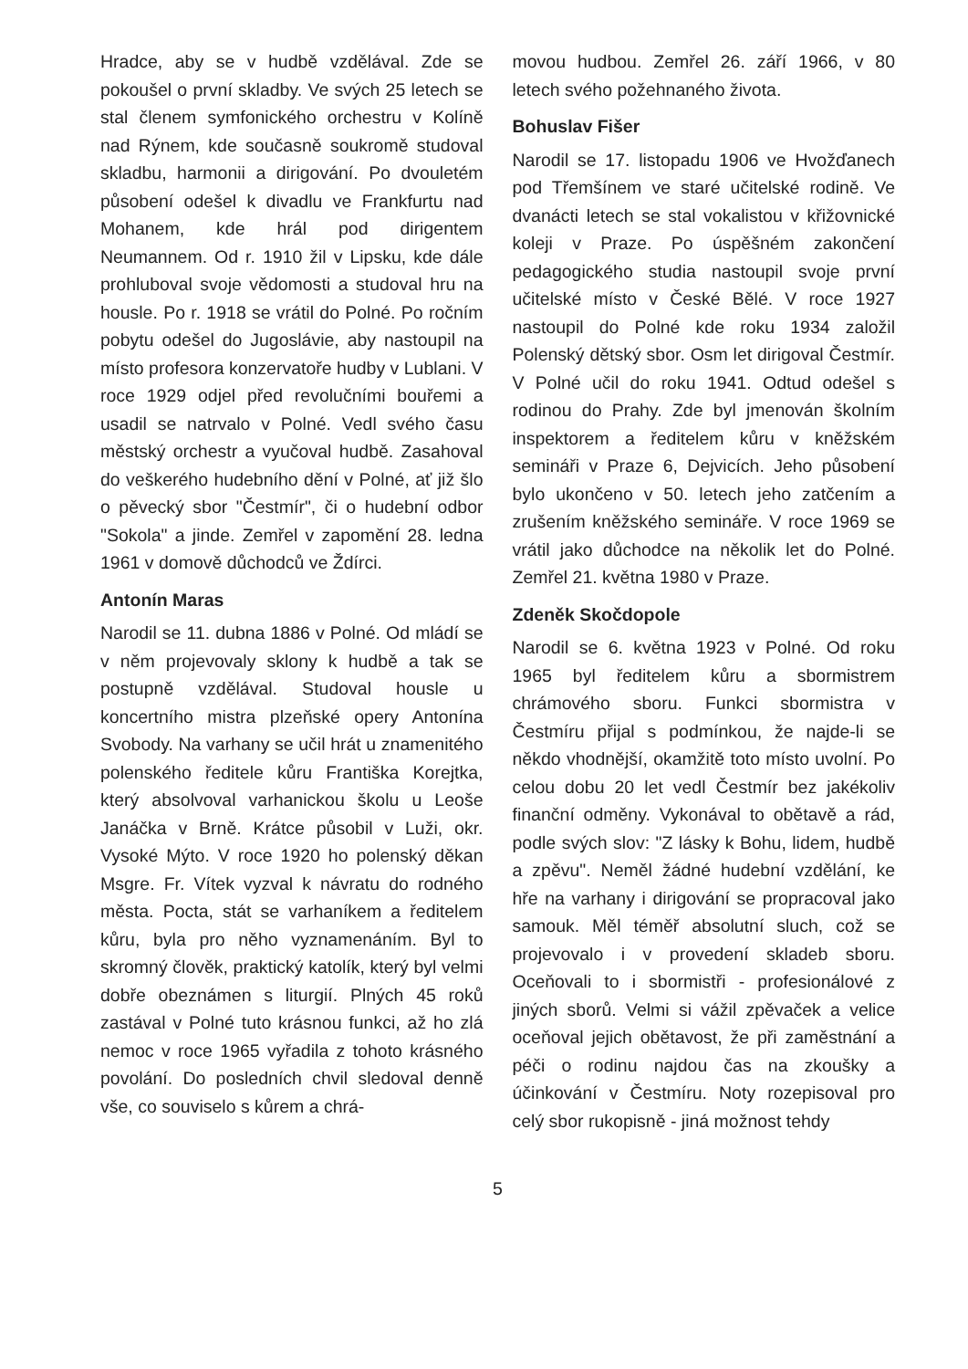Hradce, aby se v hudbě vzdělával. Zde se pokoušel o první skladby. Ve svých 25 letech se stal členem symfonického orchestru v Kolíně nad Rýnem, kde současně soukromě studoval skladbu, harmonii a dirigování. Po dvouletém působení odešel k divadlu ve Frankfurtu nad Mohanem, kde hrál pod dirigentem Neumannem. Od r. 1910 žil v Lipsku, kde dále prohluboval svoje vědomosti a studoval hru na housle. Po r. 1918 se vrátil do Polné. Po ročním pobytu odešel do Jugoslávie, aby nastoupil na místo profesora konzervatoře hudby v Lublani. V roce 1929 odjel před revolučními bouřemi a usadil se natrvalo v Polné. Vedl svého času městský orchestr a vyučoval hudbě. Zasahoval do veškerého hudebního dění v Polné, ať již šlo o pěvecký sbor "Čestmír", či o hudební odbor "Sokola" a jinde. Zemřel v zapomění 28. ledna 1961 v domově důchodců ve Ždírci.
Antonín Maras
Narodil se 11. dubna 1886 v Polné. Od mládí se v něm projevovaly sklony k hudbě a tak se postupně vzdělával. Studoval housle u koncertního mistra plzeňské opery Antonína Svobody. Na varhany se učil hrát u znamenitého polenského ředitele kůru Františka Korejtka, který absolvoval varhanickou školu u Leoše Janáčka v Brně. Krátce působil v Luži, okr. Vysoké Mýto. V roce 1920 ho polenský děkan Msgre. Fr. Vítek vyzval k návratu do rodného města. Pocta, stát se varhaníkem a ředitelem kůru, byla pro něho vyznamenáním. Byl to skromný člověk, praktický katolík, který byl velmi dobře obeznámen s liturgií. Plných 45 roků zastával v Polné tuto krásnou funkci, až ho zlá nemoc v roce 1965 vyřadila z tohoto krásného povolání. Do posledních chvil sledoval denně vše, co souviselo s kůrem a chrá-
movou hudbou. Zemřel 26. září 1966, v 80 letech svého požehnaného života.
Bohuslav Fišer
Narodil se 17. listopadu 1906 ve Hvožďanech pod Třemšínem ve staré učitelské rodině. Ve dvanácti letech se stal vokalistou v křižovnické koleji v Praze. Po úspěšném zakončení pedagogického studia nastoupil svoje první učitelské místo v České Bělé. V roce 1927 nastoupil do Polné kde roku 1934 založil Polenský dětský sbor. Osm let dirigoval Čestmír. V Polné učil do roku 1941. Odtud odešel s rodinou do Prahy. Zde byl jmenován školním inspektorem a ředitelem kůru v kněžském semináři v Praze 6, Dejvicích. Jeho působení bylo ukončeno v 50. letech jeho zatčením a zrušením kněžského semináře. V roce 1969 se vrátil jako důchodce na několik let do Polné. Zemřel 21. května 1980 v Praze.
Zdeněk Skočdopole
Narodil se 6. května 1923 v Polné. Od roku 1965 byl ředitelem kůru a sbormistrem chrámového sboru. Funkci sbormistra v Čestmíru přijal s podmínkou, že najde-li se někdo vhodnější, okamžitě toto místo uvolní. Po celou dobu 20 let vedl Čestmír bez jakékoliv finanční odměny. Vykonával to obětavě a rád, podle svých slov: "Z lásky k Bohu, lidem, hudbě a zpěvu". Neměl žádné hudební vzdělání, ke hře na varhany i dirigování se propracoval jako samouk. Měl téměř absolutní sluch, což se projevovalo i v provedení skladeb sboru. Oceňovali to i sbormistři - profesionálové z jiných sborů. Velmi si vážil zpěvaček a velice oceňoval jejich obětavost, že při zaměstnání a péči o rodinu najdou čas na zkoušky a účinkování v Čestmíru. Noty rozepisoval pro celý sbor rukopisně - jiná možnost tehdy
5